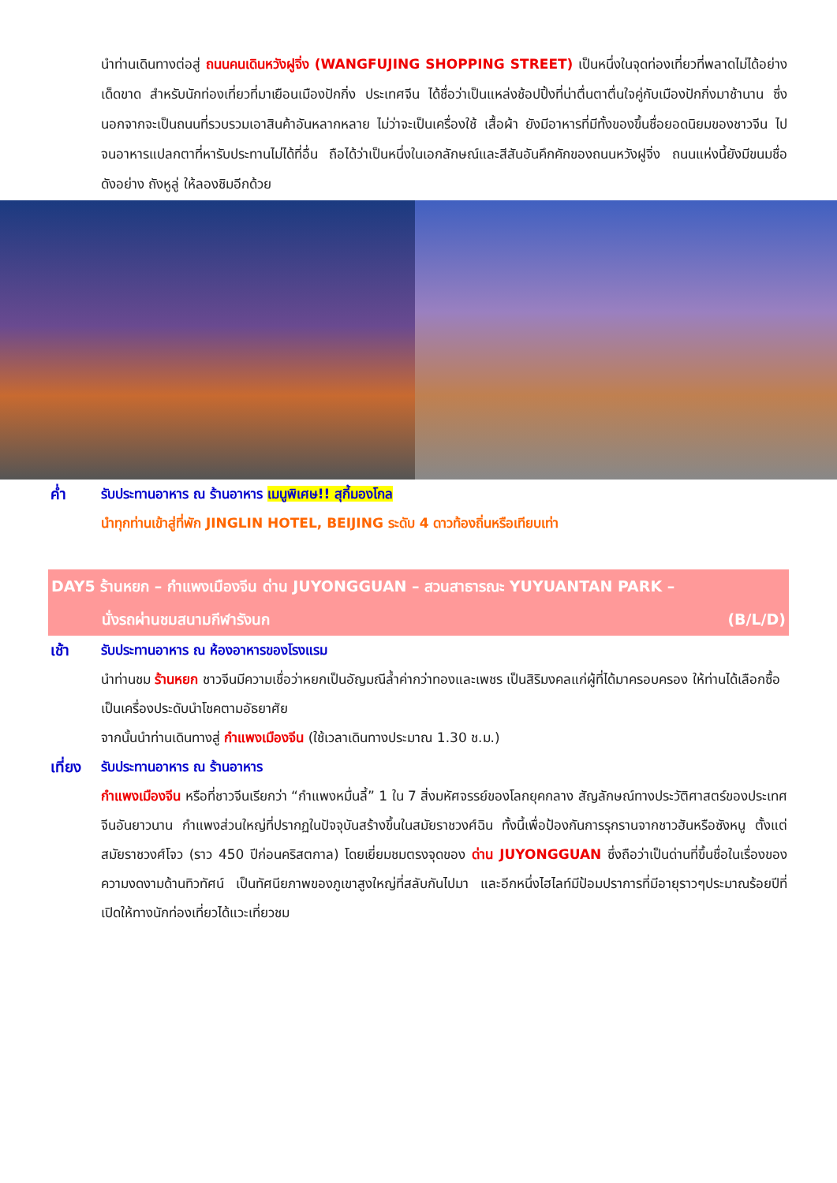นำท่านเดินทางต่อสู่ ถนนคนเดินหวังฝูจิ่ง (WANGFUJING SHOPPING STREET) เป็นหนึ่งในจุดท่องเที่ยวที่พลาดไม่ได้อย่างเด็ดขาด สำหรับนักท่องเที่ยวที่มาเยือนเมืองปักกิ่ง ประเทศจีน ได้ชื่อว่าเป็นแหล่งช้อปปิ้งที่น่าตื่นตาตื่นใจคู่กับเมืองปักกิ่งมาช้านาน ซึ่งนอกจากจะเป็นถนนที่รวบรวมเอาสินค้าอันหลากหลาย ไม่ว่าจะเป็นเครื่องใช้ เสื้อผ้า ยังมีอาหารที่มีทั้งของขึ้นชื่อยอดนิยมของชาวจีน ไปจนอาหารแปลกตาที่หารับประทานไม่ได้ที่อื่น ถือได้ว่าเป็นหนึ่งในเอกลักษณ์และสีสันอันคึกคักของถนนหวังฝูจิ่ง ถนนแห่งนี้ยังมีขนมชื่อดังอย่าง ถังหูลู่ ให้ลองชิมอีกด้วย
ค่ำ รับประทานอาหาร ณ ร้านอาหาร เมนูพิเศษ!! สุกี้มองโกล
นำทุกท่านเข้าสู่ที่พัก JINGLIN HOTEL, BEIJING ระดับ 4 ดาวท้องถิ่นหรือเทียบเท่า
DAY5 ร้านหยก – กำแพงเมืองจีน ด่าน JUYONGGUAN – สวนสาธารณะ YUYUANTAN PARK –
นั่งรถผ่านชมสนามกีฬารังนก (B/L/D)
เช้า รับประทานอาหาร ณ ห้องอาหารของโรงแรม
นำท่านชม ร้านหยก ชาวจีนมีความเชื่อว่าหยกเป็นอัญมณีล้ำค่ากว่าทองและเพชร เป็นสิริมงคลแก่ผู้ที่ได้มาครอบครอง ให้ท่านได้เลือกซื้อเป็นเครื่องประดับนำโชคตามอัธยาศัย
จากนั้นนำท่านเดินทางสู่ กำแพงเมืองจีน (ใช้เวลาเดินทางประมาณ 1.30 ช.ม.)
เที่ยง
รับประทานอาหาร ณ ร้านอาหาร
กำแพงเมืองจีน หรือที่ชาวจีนเรียกว่า “กำแพงหมื่นลี้” 1 ใน 7 สิ่งมหัศจรรย์ของโลกยุคกลาง สัญลักษณ์ทางประวัติศาสตร์ของประเทศจีนอันยาวนาน กำแพงส่วนใหญ่ที่ปรากฏในปัจจุบันสร้างขึ้นในสมัยราชวงศ์ฉิน ทั้งนี้เพื่อป้องกันการรุกรานจากชาวฮันหรือซังหนู ตั้งแต่สมัยราชวงศ์โจว (ราว 450 ปีก่อนคริสตกาล) โดยเยี่ยมชมตรงจุดของ ด่าน JUYONGGUAN ซึ่งถือว่าเป็นด่านที่ขึ้นชื่อในเรื่องของความงดงามด้านทิวทัศน์ เป็นทัศนียภาพของภูเขาสูงใหญ่ที่สลับกันไปมา และอีกหนึ่งไฮไลท์มีป้อมปราการที่มีอายุราวๆประมาณร้อยปีที่เปิดให้ทางนักท่องเที่ยวได้แวะเที่ยวชม